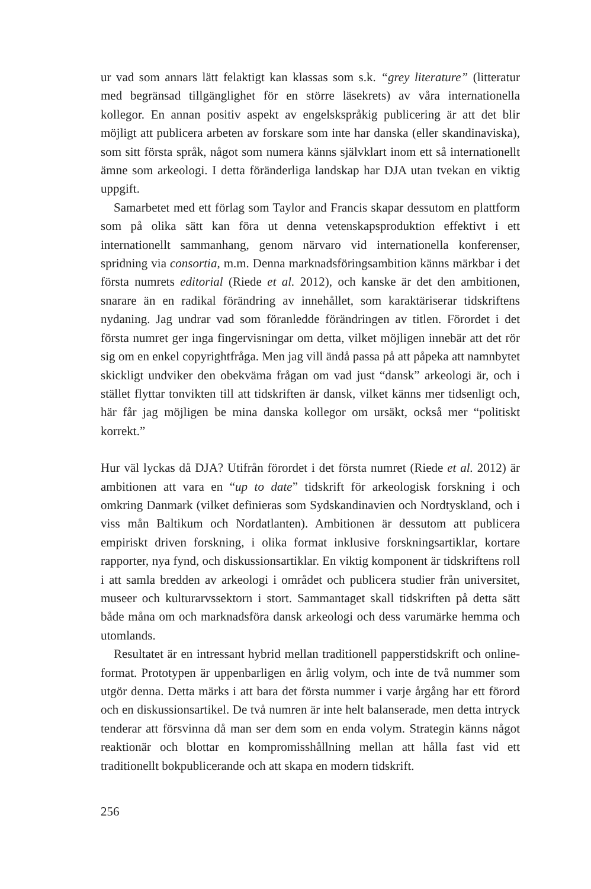ur vad som annars lätt felaktigt kan klassas som s.k. “grey literature” (litteratur med begränsad tillgänglighet för en större läsekrets) av våra internationella kollegor. En annan positiv aspekt av engelskspråkig publicering är att det blir möjligt att publicera arbeten av forskare som inte har danska (eller skandina­viska), som sitt första språk, något som numera känns självklart inom ett så internationellt ämne som arkeologi. I detta föränderliga landskap har DJA utan tvekan en viktig uppgift.
Samarbetet med ett förlag som Taylor and Francis skapar dessutom en platt­form som på olika sätt kan föra ut denna vetenskapsproduktion effektivt i ett internationellt sammanhang, genom närvaro vid internationella konferenser, spridning via consortia, m.m. Denna marknadsföringsambition känns märkbar i det första numrets editorial (Riede et al. 2012), och kanske är det den ambitionen, snarare än en radikal förändring av innehållet, som karaktäriserar tidskriftens nydaning. Jag undrar vad som föranledde förändringen av titlen. Förordet i det första numret ger inga fingervisningar om detta, vilket möjligen innebär att det rör sig om en enkel copyrightfråga. Men jag vill ändå passa på att påpeka att namnbytet skickligt undviker den obekväma frågan om vad just “dansk” arkeologi är, och i stället flyttar tonvikten till att tidskriften är dansk, vilket känns mer tidsenligt och, här får jag möjligen be mina danska kollegor om ursäkt, också mer “politiskt korrekt.”
Hur väl lyckas då DJA? Utifrån förordet i det första numret (Riede et al. 2012) är ambitionen att vara en “up to date” tidskrift för arkeologisk forskning i och omkring Danmark (vilket definieras som Sydskandinavien och Nordtyskland, och i viss mån Baltikum och Nordatlanten). Ambitionen är dessutom att pub­licera empiriskt driven forskning, i olika format inklusive forskningsartiklar, kortare rapporter, nya fynd, och diskussionsartiklar. En viktig komponent är tidskriftens roll i att samla bredden av arkeologi i området och publicera stu­dier från universitet, museer och kulturarvssektorn i stort. Sammantaget skall tidskriften på detta sätt både måna om och marknadsföra dansk arkeologi och dess varumärke hemma och utomlands.
Resultatet är en intressant hybrid mellan traditionell papperstidskrift och online-format. Prototypen är uppenbarligen en årlig volym, och inte de två nummer som utgör denna. Detta märks i att bara det första nummer i varje årgång har ett förord och en diskussionsartikel. De två numren är inte helt balanserade, men detta intryck tenderar att försvinna då man ser dem som en enda volym. Strategin känns något reaktionär och blottar en kompromisshåll­ning mellan att hålla fast vid ett traditionellt bokpublicerande och att skapa en modern tidskrift.
256